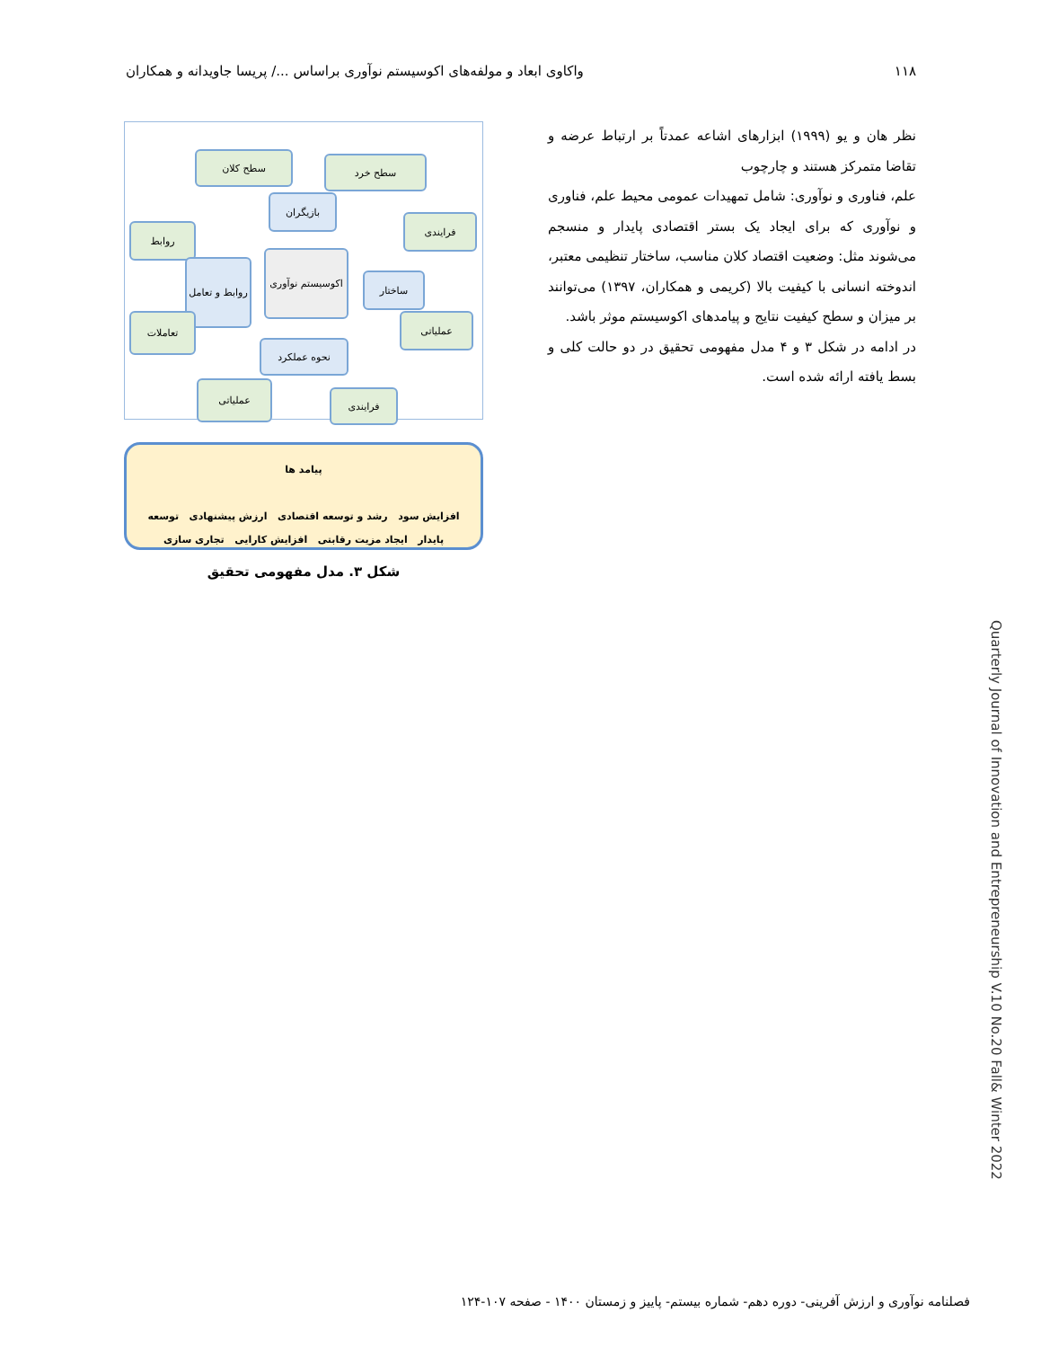۱۱۸ واکاوی ابعاد و مولفه‌های اکوسیستم نوآوری براساس .../ پریسا جاویدانه و همکاران
نظر هان و یو (۱۹۹۹) ابزارهای اشاعه عمدتاً بر ارتباط عرضه و تقاضا متمرکز هستند و چارچوب
علم، فناوری و نوآوری: شامل تمهیدات عمومی محیط علم، فناوری و نوآوری که برای ایجاد یک بستر اقتصادی پایدار و منسجم می‌شوند مثل: وضعیت اقتصاد کلان مناسب، ساختار تنظیمی معتبر، اندوخته انسانی با کیفیت بالا (کریمی و همکاران، ۱۳۹۷) می‌توانند بر میزان و سطح کیفیت نتایج و پیامدهای اکوسیستم موثر باشد.
در ادامه در شکل ۳ و ۴ مدل مفهومی تحقیق در دو حالت کلی و بسط یافته ارائه شده است.
سطح کلان سطح خرد
بازیگران
روابط
فرایندی
روابط و تعامل
اکوسیستم نوآوری
ساختار
تعاملات عملیاتی
نحوه عملکرد
عملیاتی
فرایندی
پیامد ها
افزایش سود رشد و توسعه اقتصادی ارزش پیشنهادی توسعه
پایدار ایجاد مزیت رقابتی افزایش کارایی تجاری سازی
شکل ۳. مدل مفهومی تحقیق
Quarterly Journal of Innovation and Entrepreneurship V.10 No.20 Fall& Winter 2022
فصلنامه نوآوری و ارزش آفرینی- دوره دهم- شماره بیستم- پاییز و زمستان ۱۴۰۰ - صفحه ۱۰۷-۱۲۴